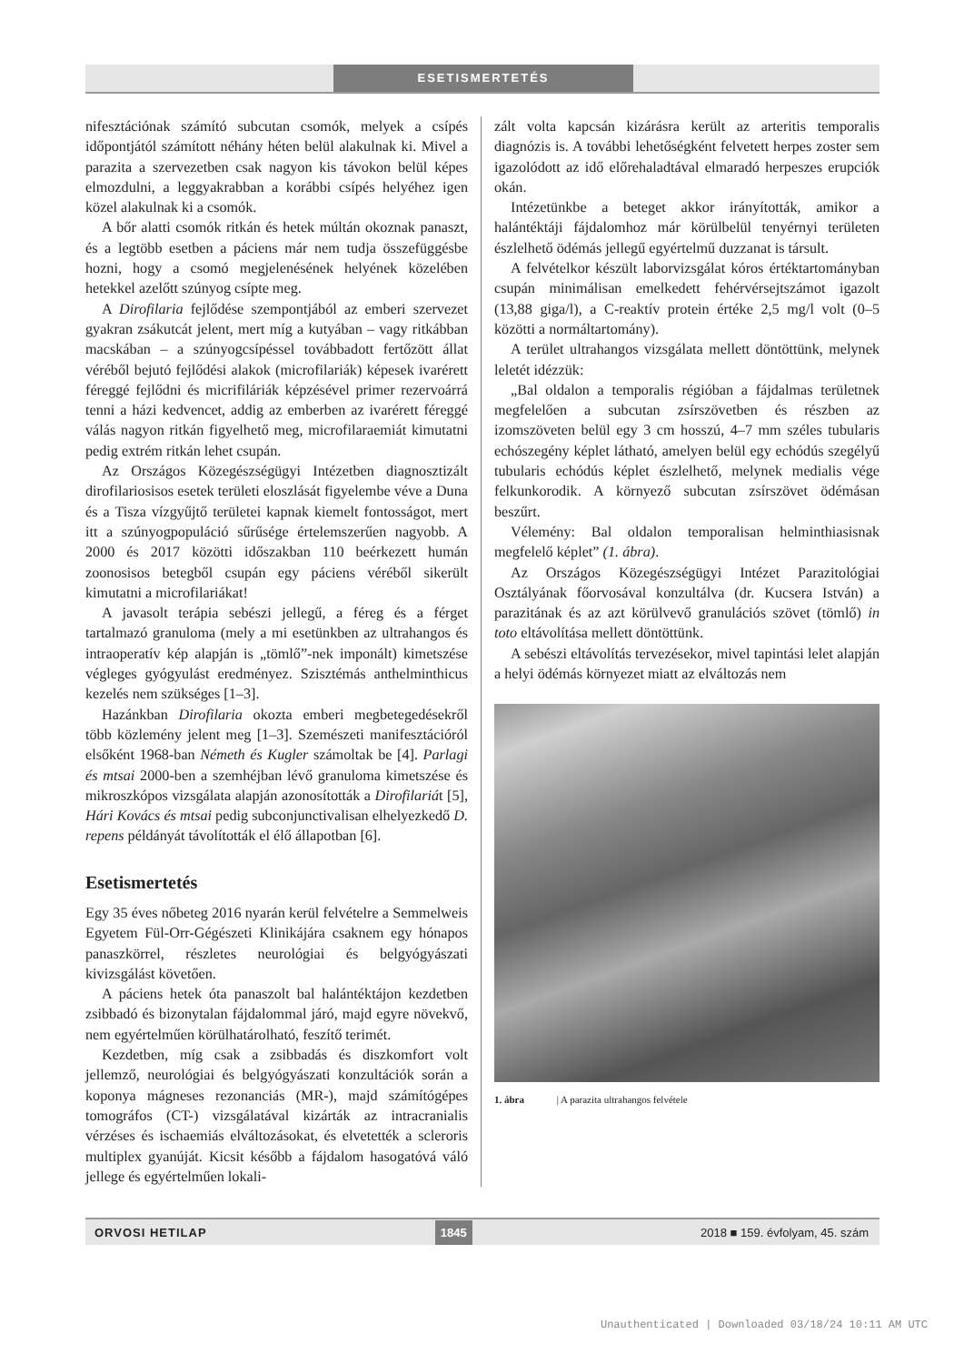ESETISMERTETÉS
nifesztációnak számító subcutan csomók, melyek a csípés időpontjától számított néhány héten belül alakulnak ki. Mivel a parazita a szervezetben csak nagyon kis távokon belül képes elmozdulni, a leggyakrabban a korábbi csípés helyéhez igen közel alakulnak ki a csomók.
A bőr alatti csomók ritkán és hetek múltán okoznak panaszt, és a legtöbb esetben a páciens már nem tudja összefüggésbe hozni, hogy a csomó megjelenésének helyének közelében hetekkel azelőtt szúnyog csípte meg.
A Dirofilaria fejlődése szempontjából az emberi szervezet gyakran zsákutcát jelent, mert míg a kutyában – vagy ritkábban macskában – a szúnyogcsípéssel továbbadott fertőzött állat véréből bejutó fejlődési alakok (microfilariák) képesek ivarérett féreggé fejlődni és micrifiláriák képzésével primer rezervoárrá tenni a házi kedvencet, addig az emberben az ivarérett féreggé válás nagyon ritkán figyelhető meg, microfilaraemiát kimutatni pedig extrém ritkán lehet csupán.
Az Országos Közegészségügyi Intézetben diagnosztizált dirofilariosisos esetek területi eloszlását figyelembe véve a Duna és a Tisza vízgyűjtő területei kapnak kiemelt fontosságot, mert itt a szúnyogpopuláció sűrűsége értelemszerűen nagyobb. A 2000 és 2017 közötti időszakban 110 beérkezett humán zoonosisos betegből csupán egy páciens véréből sikerült kimutatni a microfilariákat!
A javasolt terápia sebészi jellegű, a féreg és a férget tartalmazó granuloma (mely a mi esetünkben az ultrahangos és intraoperatív kép alapján is „tömlő”-nek imponált) kimetszése végleges gyógyulást eredményez. Szisztémás anthelminthicus kezelés nem szükséges [1–3].
Hazánkban Dirofilaria okozta emberi megbetegedésekről több közlemény jelent meg [1–3]. Szemészeti manifesztációról elsőként 1968-ban Németh és Kugler számoltak be [4]. Parlagi és mtsai 2000-ben a szemhéjban lévő granuloma kimetszése és mikroszkópos vizsgálata alapján azonosították a Dirofilariát [5], Hári Kovács és mtsai pedig subconjunctivalisan elhelyezkedő D. repens példányát távolították el élő állapotban [6].
Esetismertetés
Egy 35 éves nőbeteg 2016 nyarán kerül felvételre a Semmelweis Egyetem Fül-Orr-Gégészeti Klinikájára csaknem egy hónapos panaszkörrel, részletes neurológiai és belgyógyászati kivizsgálást követően.
A páciens hetek óta panaszolt bal halántéktájon kezdetben zsibbadó és bizonytalan fájdalommal járó, majd egyre növekvő, nem egyértelműen körülhatárolható, feszítő terimét.
Kezdetben, míg csak a zsibbadás és diszkomfort volt jellemző, neurológiai és belgyógyászati konzultációk során a koponya mágneses rezonanciás (MR-), majd számítógépes tomográfos (CT-) vizsgálatával kizárták az intracranialis vérzéses és ischaemiás elváltozásokat, és elvetették a scleroris multiplex gyanúját. Kicsit később a fájdalom hasogatóvá váló jellege és egyértelműen lokali-
zált volta kapcsán kizárásra került az arteritis temporalis diagnózis is. A további lehetőségként felvetett herpes zoster sem igazolódott az idő előrehaladtával elmaradó herpeszes erupciók okán.
Intézetünkbe a beteget akkor irányították, amikor a halántéktáji fájdalomhoz már körülbelül tenyérnyi területen észlelhető ödémás jellegű egyértelmű duzzanat is társult.
A felvételkor készült laborvizsgálat kóros értéktartományban csupán minimálisan emelkedett fehérvérsejtszámot igazolt (13,88 giga/l), a C-reaktív protein értéke 2,5 mg/l volt (0–5 közötti a normáltartomány).
A terület ultrahangos vizsgálata mellett döntöttünk, melynek leletét idézzük:
„Bal oldalon a temporalis régióban a fájdalmas területnek megfelelően a subcutan zsírszövetben és részben az izomszöveten belül egy 3 cm hosszú, 4–7 mm széles tubularis echószegény képlet látható, amelyen belül egy echódús szegélyű tubularis echódús képlet észlelhető, melynek medialis vége felkunkorodik. A környező subcutan zsírszövet ödémásan beszűrt.
Vélemény: Bal oldalon temporalisan helminthiasisnak megfelelő képlet” (1. ábra).
Az Országos Közegészségügyi Intézet Parazitológiai Osztályának főorvosával konzultálva (dr. Kucsera István) a parazitának és az azt körülvevő granulációs szövet (tömlő) in toto eltávolítása mellett döntöttünk.
A sebészi eltávolítás tervezésekor, mivel tapintási lelet alapján a helyi ödémás környezet miatt az elváltozás nem
1. ábra | A parazita ultrahangos felvétele
ORVOSI HETILAP 1845 2018 ■ 159. évfolyam, 45. szám
Unauthenticated | Downloaded 03/18/24 10:11 AM UTC